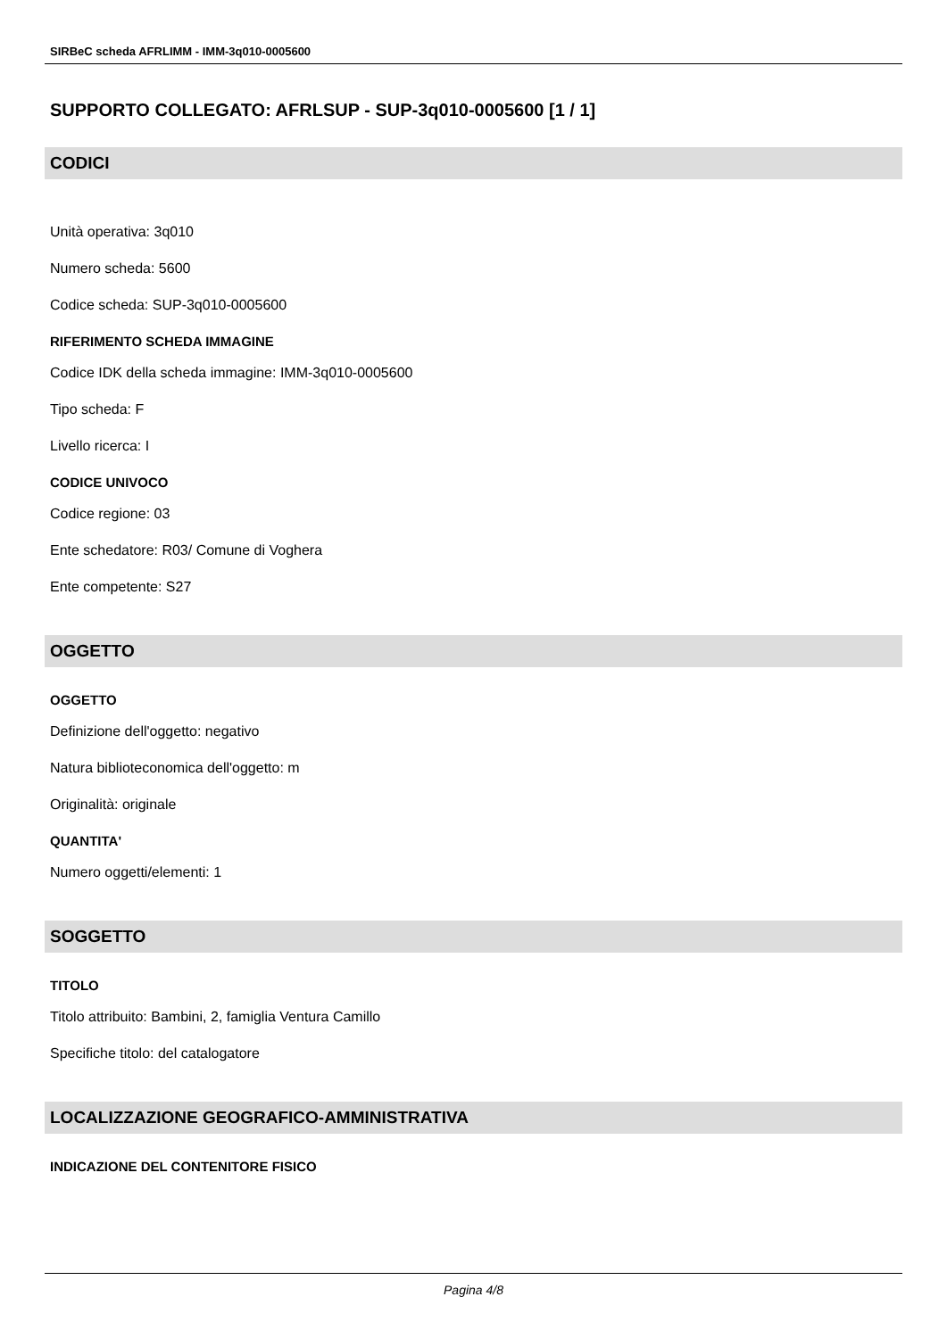SIRBeC scheda AFRLIMM - IMM-3q010-0005600
SUPPORTO COLLEGATO: AFRLSUP - SUP-3q010-0005600 [1 / 1]
CODICI
Unità operativa: 3q010
Numero scheda: 5600
Codice scheda: SUP-3q010-0005600
RIFERIMENTO SCHEDA IMMAGINE
Codice IDK della scheda immagine: IMM-3q010-0005600
Tipo scheda: F
Livello ricerca: I
CODICE UNIVOCO
Codice regione: 03
Ente schedatore: R03/ Comune di Voghera
Ente competente: S27
OGGETTO
OGGETTO
Definizione dell'oggetto: negativo
Natura biblioteconomica dell'oggetto: m
Originalità: originale
QUANTITA'
Numero oggetti/elementi: 1
SOGGETTO
TITOLO
Titolo attribuito: Bambini, 2, famiglia Ventura Camillo
Specifiche titolo: del catalogatore
LOCALIZZAZIONE GEOGRAFICO-AMMINISTRATIVA
INDICAZIONE DEL CONTENITORE FISICO
Pagina 4/8